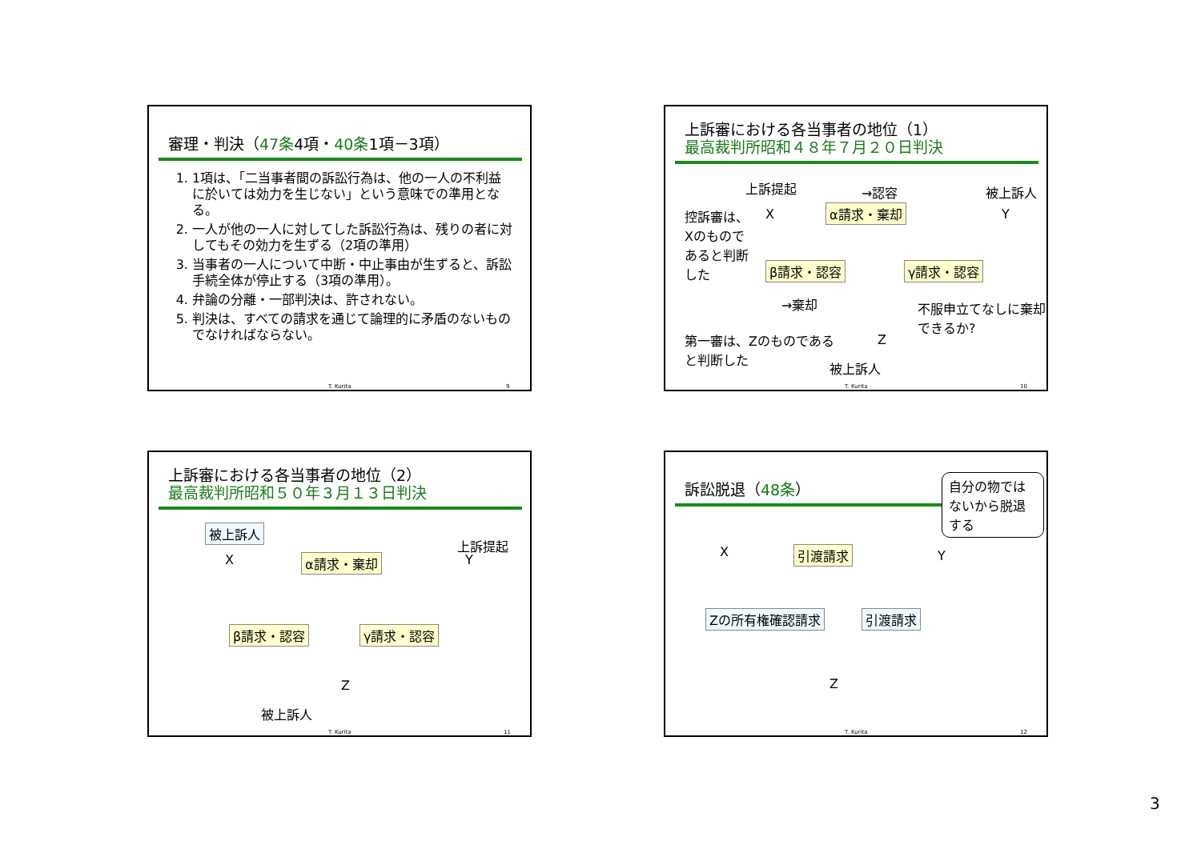審理・判決（47条4項・40条1項－3項）
1. 1項は、「二当事者間の訴訟行為は、他の一人の不利益に於いては効力を生じない」という意味での準用となる。
2. 一人が他の一人に対してした訴訟行為は、残りの者に対してもその効力を生ずる（2項の準用）
3. 当事者の一人について中断・中止事由が生ずると、訴訟手続全体が停止する（3項の準用）。
4. 弁論の分離・一部判決は、許されない。
5. 判決は、すべての請求を通じて論理的に矛盾のないものでなければならない。
T. Kurita 9
上訴審における各当事者の地位（1）
最高裁判所昭和４８年７月２０日判決
上訴提起 →認容 被上訴人
控訴審は、Xのものであると判断した
X α請求・棄却 Y
β請求・認容 γ請求・認容
→棄却 不服申立てなしに棄却できるか?
第一審は、Zのものであると判断した
Z
被上訴人
T. Kurita 10
上訴審における各当事者の地位（2）
最高裁判所昭和５０年３月１３日判決
被上訴人
上訴提起
X α請求・棄却 Y
β請求・認容 γ請求・認容
Z
被上訴人
T. Kurita 11
訴訟脱退（48条）
自分の物ではないから脱退する
X 引渡請求 Y
Zの所有権確認請求 引渡請求
Z
T. Kurita 12
3